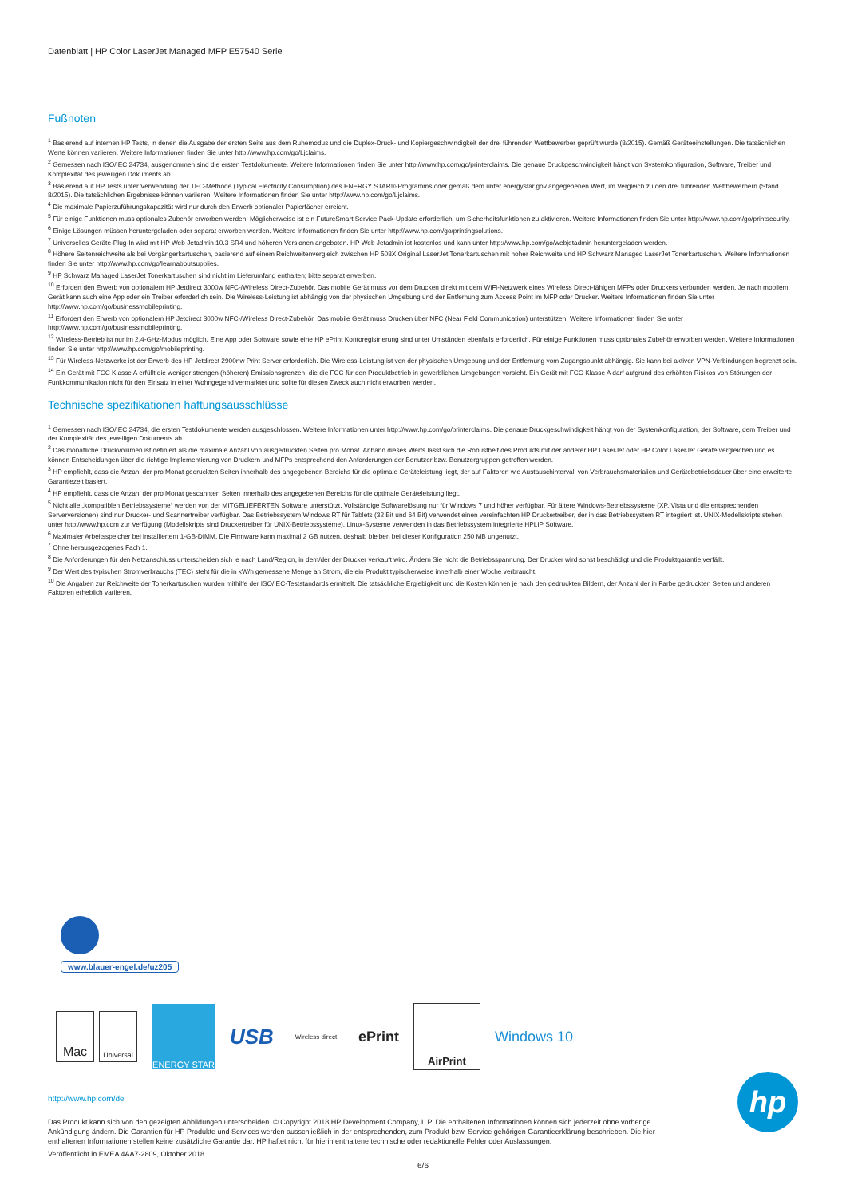Datenblatt | HP Color LaserJet Managed MFP E57540 Serie
Fußnoten
<sup>1</sup> Basierend auf internen HP Tests, in denen die Ausgabe der ersten Seite aus dem Ruhemodus und die Duplex-Druck- und Kopiergeschwindigkeit der drei führenden Wettbewerber geprüft wurde (8/2015). Gemäß Geräteeinstellungen. Die tatsächlichen Werte können variieren. Weitere Informationen finden Sie unter http://www.hp.com/go/Ljclaims.
<sup>2</sup> Gemessen nach ISO/IEC 24734, ausgenommen sind die ersten Testdokumente. Weitere Informationen finden Sie unter http://www.hp.com/go/printerclaims. Die genaue Druckgeschwindigkeit hängt von Systemkonfiguration, Software, Treiber und Komplexität des jeweiligen Dokuments ab.
<sup>3</sup> Basierend auf HP Tests unter Verwendung der TEC-Methode (Typical Electricity Consumption) des ENERGY STAR®-Programms oder gemäß dem unter energystar.gov angegebenen Wert, im Vergleich zu den drei führenden Wettbewerbern (Stand 8/2015). Die tatsächlichen Ergebnisse können variieren. Weitere Informationen finden Sie unter http://www.hp.com/go/Ljclaims.
<sup>4</sup> Die maximale Papierzuführungskapazität wird nur durch den Erwerb optionaler Papierfächer erreicht.
<sup>5</sup> Für einige Funktionen muss optionales Zubehör erworben werden. Möglicherweise ist ein FutureSmart Service Pack-Update erforderlich, um Sicherheitsfunktionen zu aktivieren. Weitere Informationen finden Sie unter http://www.hp.com/go/printsecurity.
<sup>6</sup> Einige Lösungen müssen heruntergeladen oder separat erworben werden. Weitere Informationen finden Sie unter http://www.hp.com/go/printingsolutions.
<sup>7</sup> Universelles Geräte-Plug-In wird mit HP Web Jetadmin 10.3 SR4 und höheren Versionen angeboten. HP Web Jetadmin ist kostenlos und kann unter http://www.hp.com/go/webjetadmin heruntergeladen werden.
<sup>8</sup> Höhere Seitenreichweite als bei Vorgängerkartuschen, basierend auf einem Reichweitenvergleich zwischen HP 508X Original LaserJet Tonerkartuschen mit hoher Reichweite und HP Schwarz Managed LaserJet Tonerkartuschen. Weitere Informationen finden Sie unter http://www.hp.com/go/learnaboutsupplies.
<sup>9</sup> HP Schwarz Managed LaserJet Tonerkartuschen sind nicht im Lieferumfang enthalten; bitte separat erwerben.
<sup>10</sup> Erfordert den Erwerb von optionalem HP Jetdirect 3000w NFC-/Wireless Direct-Zubehör. Das mobile Gerät muss vor dem Drucken direkt mit dem WiFi-Netzwerk eines Wireless Direct-fähigen MFPs oder Druckers verbunden werden. Je nach mobilem Gerät kann auch eine App oder ein Treiber erforderlich sein. Die Wireless-Leistung ist abhängig von der physischen Umgebung und der Entfernung zum Access Point im MFP oder Drucker. Weitere Informationen finden Sie unter http://www.hp.com/go/businessmobileprinting.
<sup>11</sup> Erfordert den Erwerb von optionalem HP Jetdirect 3000w NFC-/Wireless Direct-Zubehör. Das mobile Gerät muss Drucken über NFC (Near Field Communication) unterstützen. Weitere Informationen finden Sie unter http://www.hp.com/go/businessmobileprinting.
<sup>12</sup> Wireless-Betrieb ist nur im 2,4-GHz-Modus möglich. Eine App oder Software sowie eine HP ePrint Kontoregistrierung sind unter Umständen ebenfalls erforderlich. Für einige Funktionen muss optionales Zubehör erworben werden. Weitere Informationen finden Sie unter http://www.hp.com/go/mobileprinting.
<sup>13</sup> Für Wireless-Netzwerke ist der Erwerb des HP Jetdirect 2900nw Print Server erforderlich. Die Wireless-Leistung ist von der physischen Umgebung und der Entfernung vom Zugangspunkt abhängig. Sie kann bei aktiven VPN-Verbindungen begrenzt sein.
<sup>14</sup> Ein Gerät mit FCC Klasse A erfüllt die weniger strengen (höheren) Emissionsgrenzen, die die FCC für den Produktbetrieb in gewerblichen Umgebungen vorsieht. Ein Gerät mit FCC Klasse A darf aufgrund des erhöhten Risikos von Störungen der Funkkommunikation nicht für den Einsatz in einer Wohngegend vermarktet und sollte für diesen Zweck auch nicht erworben werden.
Technische spezifikationen haftungsausschlüsse
<sup>1</sup> Gemessen nach ISO/IEC 24734, die ersten Testdokumente werden ausgeschlossen. Weitere Informationen unter http://www.hp.com/go/printerclaims. Die genaue Druckgeschwindigkeit hängt von der Systemkonfiguration, der Software, dem Treiber und der Komplexität des jeweiligen Dokuments ab.
<sup>2</sup> Das monatliche Druckvolumen ist definiert als die maximale Anzahl von ausgedruckten Seiten pro Monat. Anhand dieses Werts lässt sich die Robustheit des Produkts mit der anderer HP LaserJet oder HP Color LaserJet Geräte vergleichen und es können Entscheidungen über die richtige Implementierung von Druckern und MFPs entsprechend den Anforderungen der Benutzer bzw. Benutzergruppen getroffen werden.
<sup>3</sup> HP empfiehlt, dass die Anzahl der pro Monat gedruckten Seiten innerhalb des angegebenen Bereichs für die optimale Geräteleistung liegt, der auf Faktoren wie Austauschintervall von Verbrauchsmaterialien und Gerätebetriebsdauer über eine erweiterte Garantiezeit basiert.
<sup>4</sup> HP empfiehlt, dass die Anzahl der pro Monat gescannten Seiten innerhalb des angegebenen Bereichs für die optimale Geräteleistung liegt.
<sup>5</sup> Nicht alle „kompatiblen Betriebssysteme“ werden von der MITGELIEFERTEN Software unterstützt. Vollständige Softwarelösung nur für Windows 7 und höher verfügbar. Für ältere Windows-Betriebssysteme (XP, Vista und die entsprechenden Serverversionen) sind nur Drucker- und Scannertreiber verfügbar. Das Betriebssystem Windows RT für Tablets (32 Bit und 64 Bit) verwendet einen vereinfachten HP Druckertreiber, der in das Betriebssystem RT integriert ist. UNIX-Modellskripts stehen unter http://www.hp.com zur Verfügung (Modellskripts sind Druckertreiber für UNIX-Betriebssysteme). Linux-Systeme verwenden in das Betriebssystem integrierte HPLIP Software.
<sup>6</sup> Maximaler Arbeitsspeicher bei installiertem 1-GB-DIMM. Die Firmware kann maximal 2 GB nutzen, deshalb bleiben bei dieser Konfiguration 250 MB ungenutzt.
<sup>7</sup> Ohne herausgezogenes Fach 1.
<sup>8</sup> Die Anforderungen für den Netzanschluss unterscheiden sich je nach Land/Region, in dem/der der Drucker verkauft wird. Ändern Sie nicht die Betriebsspannung. Der Drucker wird sonst beschädigt und die Produktgarantie verfällt.
<sup>9</sup> Der Wert des typischen Stromverbrauchs (TEC) steht für die in kW/h gemessene Menge an Strom, die ein Produkt typischerweise innerhalb einer Woche verbraucht.
<sup>10</sup> Die Angaben zur Reichweite der Tonerkartuschen wurden mithilfe der ISO/IEC-Teststandards ermittelt. Die tatsächliche Ergiebigkeit und die Kosten können je nach den gedruckten Bildern, der Anzahl der in Farbe gedruckten Seiten und anderen Faktoren erheblich variieren.
www.blauer-engel.de/uz205
Mac
Universal
ENERGY STAR
USB
Wireless direct
ePrint
AirPrint
Windows 10
http://www.hp.com/de
Das Produkt kann sich von den gezeigten Abbildungen unterscheiden. © Copyright 2018 HP Development Company, L.P. Die enthaltenen Informationen können sich jederzeit ohne vorherige Ankündigung ändern. Die Garantien für HP Produkte und Services werden ausschließlich in der entsprechenden, zum Produkt bzw. Service gehörigen Garantieerklärung beschrieben. Die hier enthaltenen Informationen stellen keine zusätzliche Garantie dar. HP haftet nicht für hierin enthaltene technische oder redaktionelle Fehler oder Auslassungen.
Veröffentlicht in EMEA 4AA7-2809, Oktober 2018
hp
6/6